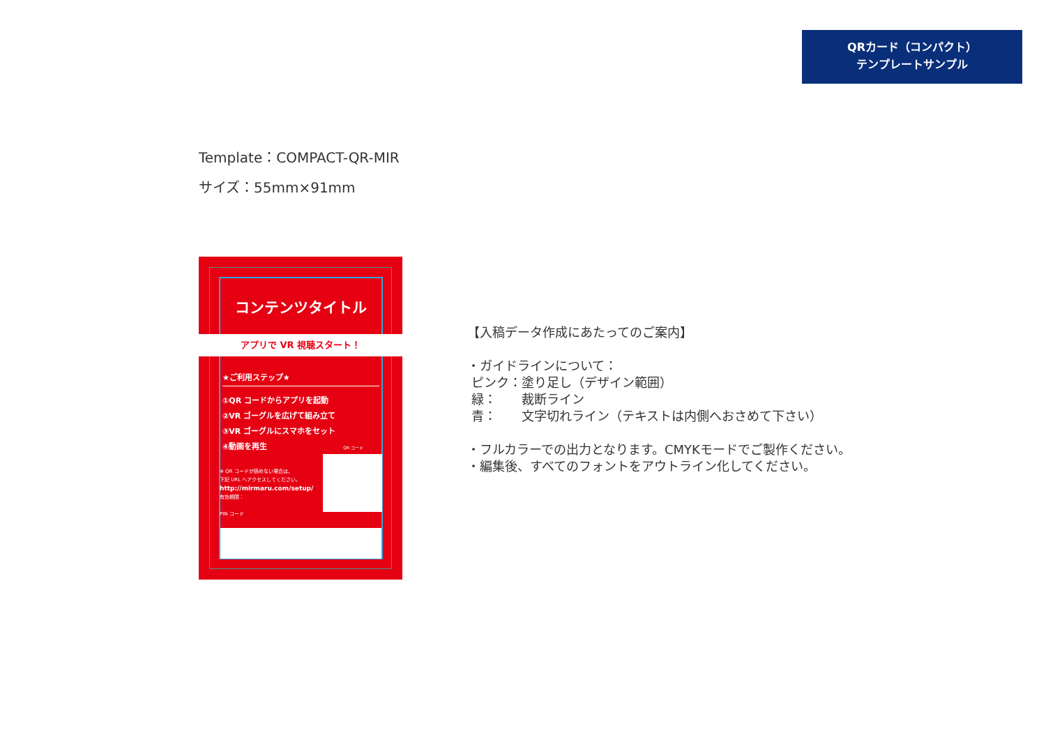QRカード（コンパクト）
テンプレートサンプル
Template：COMPACT-QR-MIR
サイズ：55mm×91mm
コンテンツタイトル
アプリで VR 視聴スタート！
★ご利用ステップ★
①QR コードからアプリを起動
②VR ゴーグルを広げて組み立て
③VR ゴーグルにスマホをセット
④動画を再生 QR コード
※ QR コードが読めない場合は、
下記 URL へアクセスしてください。
http://mirmaru.com/setup/
有効期限：
PIN コード
【入稿データ作成にあたってのご案内】
・ガイドラインについて：
ピンク：塗り足し（デザイン範囲）
緑：　　裁断ライン
青：　　文字切れライン（テキストは内側へおさめて下さい）
・フルカラーでの出力となります。CMYKモードでご製作ください。
・編集後、すべてのフォントをアウトライン化してください。